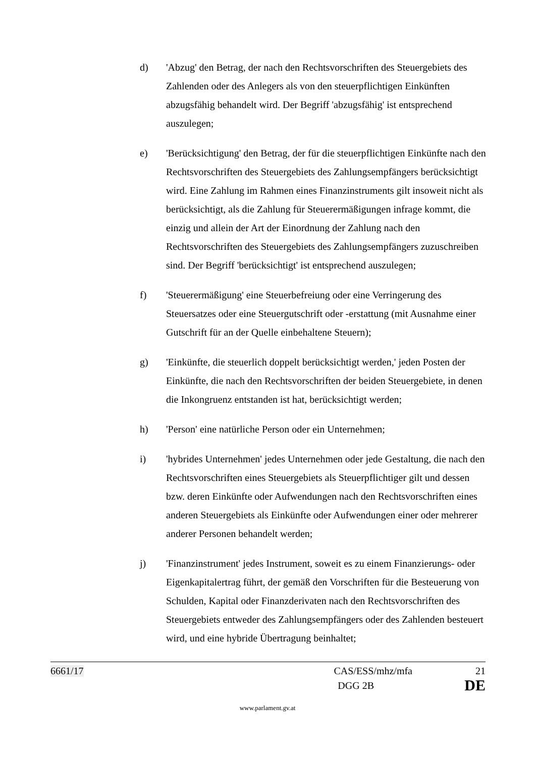d) 'Abzug' den Betrag, der nach den Rechtsvorschriften des Steuergebiets des Zahlenden oder des Anlegers als von den steuerpflichtigen Einkünften abzugsfähig behandelt wird. Der Begriff 'abzugsfähig' ist entsprechend auszulegen;
e) 'Berücksichtigung' den Betrag, der für die steuerpflichtigen Einkünfte nach den Rechtsvorschriften des Steuergebiets des Zahlungsempfängers berücksichtigt wird. Eine Zahlung im Rahmen eines Finanzinstruments gilt insoweit nicht als berücksichtigt, als die Zahlung für Steuerermäßigungen infrage kommt, die einzig und allein der Art der Einordnung der Zahlung nach den Rechtsvorschriften des Steuergebiets des Zahlungsempfängers zuzuschreiben sind. Der Begriff 'berücksichtigt' ist entsprechend auszulegen;
f) 'Steuerermäßigung' eine Steuerbefreiung oder eine Verringerung des Steuersatzes oder eine Steuergutschrift oder -erstattung (mit Ausnahme einer Gutschrift für an der Quelle einbehaltene Steuern);
g) 'Einkünfte, die steuerlich doppelt berücksichtigt werden,' jeden Posten der Einkünfte, die nach den Rechtsvorschriften der beiden Steuergebiete, in denen die Inkongruenz entstanden ist hat, berücksichtigt werden;
h) 'Person' eine natürliche Person oder ein Unternehmen;
i) 'hybrides Unternehmen' jedes Unternehmen oder jede Gestaltung, die nach den Rechtsvorschriften eines Steuergebiets als Steuerpflichtiger gilt und dessen bzw. deren Einkünfte oder Aufwendungen nach den Rechtsvorschriften eines anderen Steuergebiets als Einkünfte oder Aufwendungen einer oder mehrerer anderer Personen behandelt werden;
j) 'Finanzinstrument' jedes Instrument, soweit es zu einem Finanzierungs- oder Eigenkapitalertrag führt, der gemäß den Vorschriften für die Besteuerung von Schulden, Kapital oder Finanzderivaten nach den Rechtsvorschriften des Steuergebiets entweder des Zahlungsempfängers oder des Zahlenden besteuert wird, und eine hybride Übertragung beinhaltet;
6661/17 CAS/ESS/mhz/mfa 21
DGG 2B DE
www.parlament.gv.at